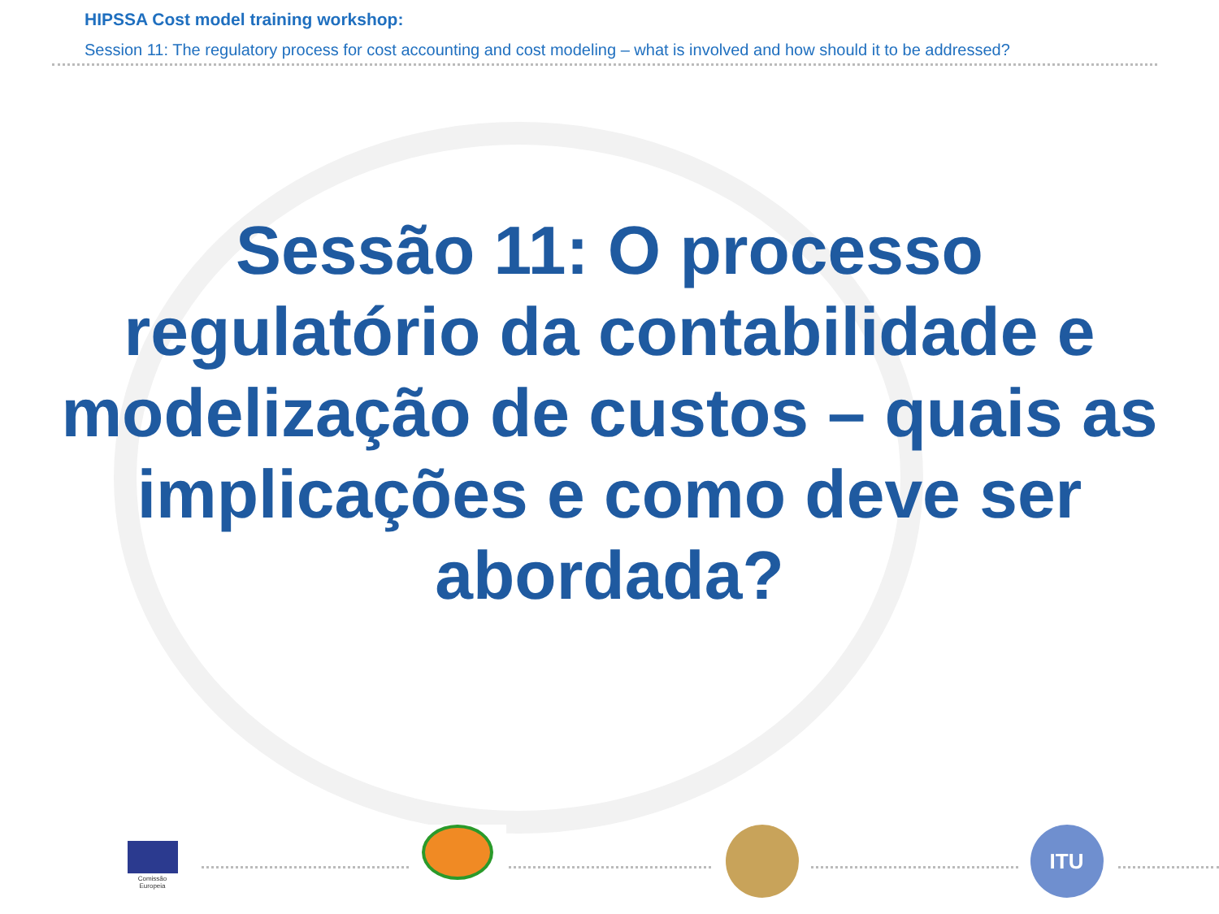HIPSSA Cost model training workshop:
Session 11: The regulatory process for cost accounting and cost modeling – what is involved and how should it to be addressed?
Sessão 11: O processo regulatório da contabilidade e modelização de custos – quais as implicações e como deve ser abordada?
Comissão
Europeia
ITU